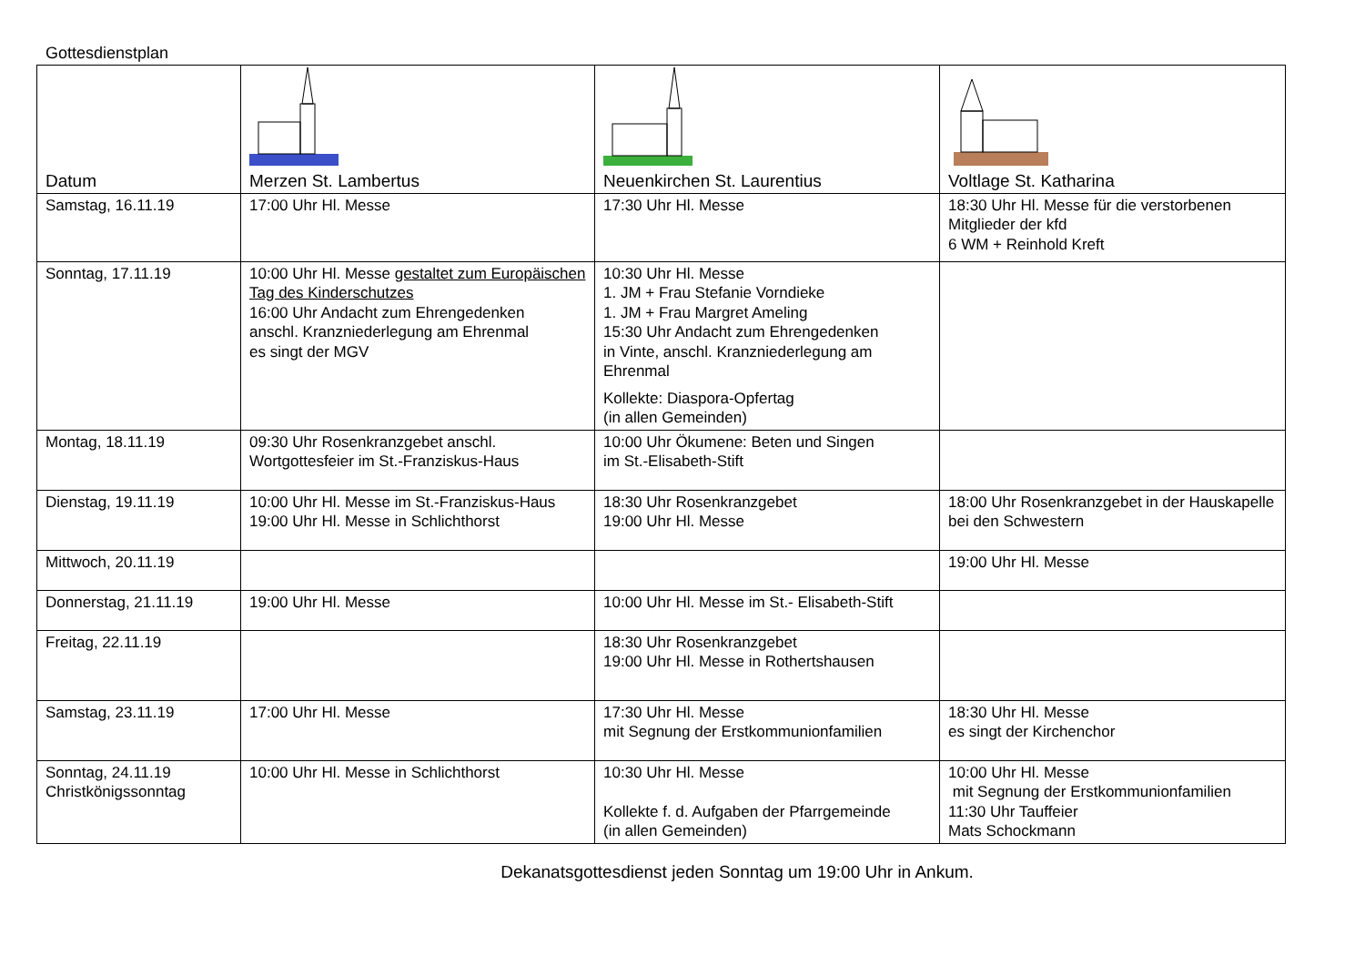Gottesdienstplan
| Datum | Merzen St. Lambertus | Neuenkirchen St. Laurentius | Voltlage St. Katharina |
| --- | --- | --- | --- |
| Samstag, 16.11.19 | 17:00 Uhr Hl. Messe | 17:30 Uhr Hl. Messe | 18:30 Uhr Hl. Messe für die verstorbenen Mitglieder der kfd 6 WM + Reinhold Kreft |
| Sonntag, 17.11.19 | 10:00 Uhr Hl. Messe gestaltet zum Europäischen Tag des Kinderschutzes 16:00 Uhr Andacht zum Ehrengedenken anschl. Kranzniederlegung am Ehrenmal es singt der MGV | 10:30 Uhr Hl. Messe 1. JM + Frau Stefanie Vorndieke 1. JM + Frau Margret Ameling 15:30 Uhr Andacht zum Ehrengedenken in Vinte, anschl. Kranzniederlegung am Ehrenmal Kollekte: Diaspora-Opfertag (in allen Gemeinden) | |
| Montag, 18.11.19 | 09:30 Uhr Rosenkranzgebet anschl. Wortgottesfeier im St.-Franziskus-Haus | 10:00 Uhr Ökumene: Beten und Singen im St.-Elisabeth-Stift | |
| Dienstag, 19.11.19 | 10:00 Uhr Hl. Messe im St.-Franziskus-Haus 19:00 Uhr Hl. Messe in Schlichthorst | 18:30 Uhr Rosenkranzgebet 19:00 Uhr Hl. Messe | 18:00 Uhr Rosenkranzgebet in der Hauskapelle bei den Schwestern |
| Mittwoch, 20.11.19 | | | 19:00 Uhr Hl. Messe |
| Donnerstag, 21.11.19 | 19:00 Uhr Hl. Messe | 10:00 Uhr Hl. Messe im St.- Elisabeth-Stift | |
| Freitag, 22.11.19 | | 18:30 Uhr Rosenkranzgebet 19:00 Uhr Hl. Messe in Rothertshausen | |
| Samstag, 23.11.19 | 17:00 Uhr Hl. Messe | 17:30 Uhr Hl. Messe mit Segnung der Erstkommunionfamilien | 18:30 Uhr Hl. Messe es singt der Kirchenchor |
| Sonntag, 24.11.19 Christkönigssonntag | 10:00 Uhr Hl. Messe in Schlichthorst | 10:30 Uhr Hl. Messe Kollekte f. d. Aufgaben der Pfarrgemeinde (in allen Gemeinden) | 10:00 Uhr Hl. Messe mit Segnung der Erstkommunionfamilien 11:30 Uhr Tauffeier Mats Schockmann |
Dekanatsgottesdienst jeden Sonntag um 19:00 Uhr in Ankum.